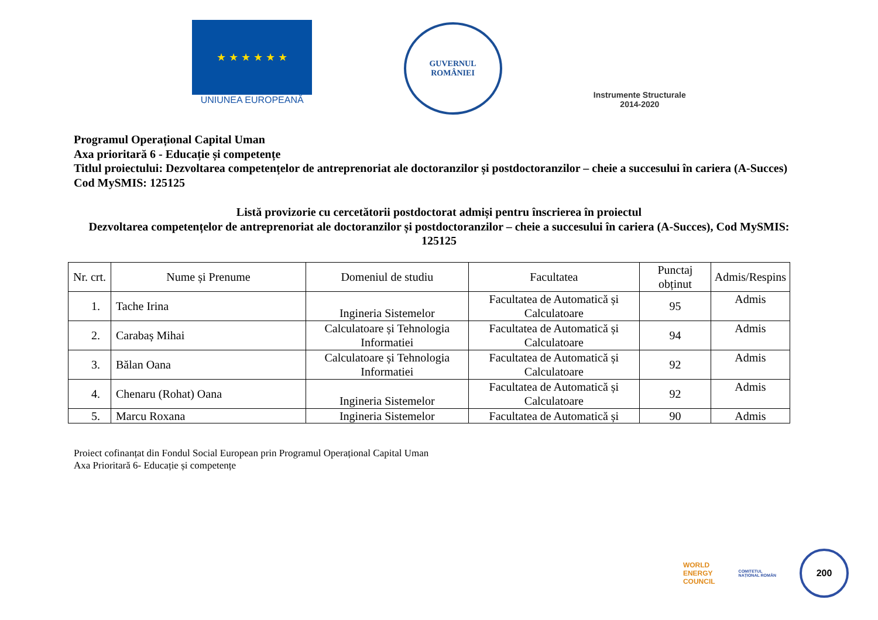★ ★ ★ ★ ★ ★
UNIUNEA EUROPEANĂ
GUVERNUL
ROMÂNIEI
Instrumente Structurale
2014-2020
Programul Operațional Capital Uman
Axa prioritară 6 - Educație și competențe
Titlul proiectului: Dezvoltarea competențelor de antreprenoriat ale doctoranzilor și postdoctoranzilor – cheie a succesului în cariera (A-Succes)
Cod MySMIS: 125125
Listă provizorie cu cercetătorii postdoctorat admiși pentru înscrierea în proiectul
Dezvoltarea competențelor de antreprenoriat ale doctoranzilor și postdoctoranzilor – cheie a succesului în cariera (A-Succes), Cod MySMIS: 125125
| Nr. crt. | Nume și Prenume | Domeniul de studiu | Facultatea | Punctaj obținut | Admis/Respins |
| --- | --- | --- | --- | --- | --- |
| 1. | Tache Irina | Ingineria Sistemelor | Facultatea de Automatică și Calculatoare | 95 | Admis |
| 2. | Carabaș Mihai | Calculatoare și Tehnologia Informatiei | Facultatea de Automatică și Calculatoare | 94 | Admis |
| 3. | Bălan Oana | Calculatoare și Tehnologia Informatiei | Facultatea de Automatică și Calculatoare | 92 | Admis |
| 4. | Chenaru (Rohat) Oana | Ingineria Sistemelor | Facultatea de Automatică și Calculatoare | 92 | Admis |
| 5. | Marcu Roxana | Ingineria Sistemelor | Facultatea de Automatică și | 90 | Admis |
Proiect cofinanțat din Fondul Social European prin Programul Operațional Capital Uman
Axa Prioritară 6- Educație și competențe
WORLD
ENERGY
COUNCIL
COMITETUL
NAȚIONAL ROMÂN
200